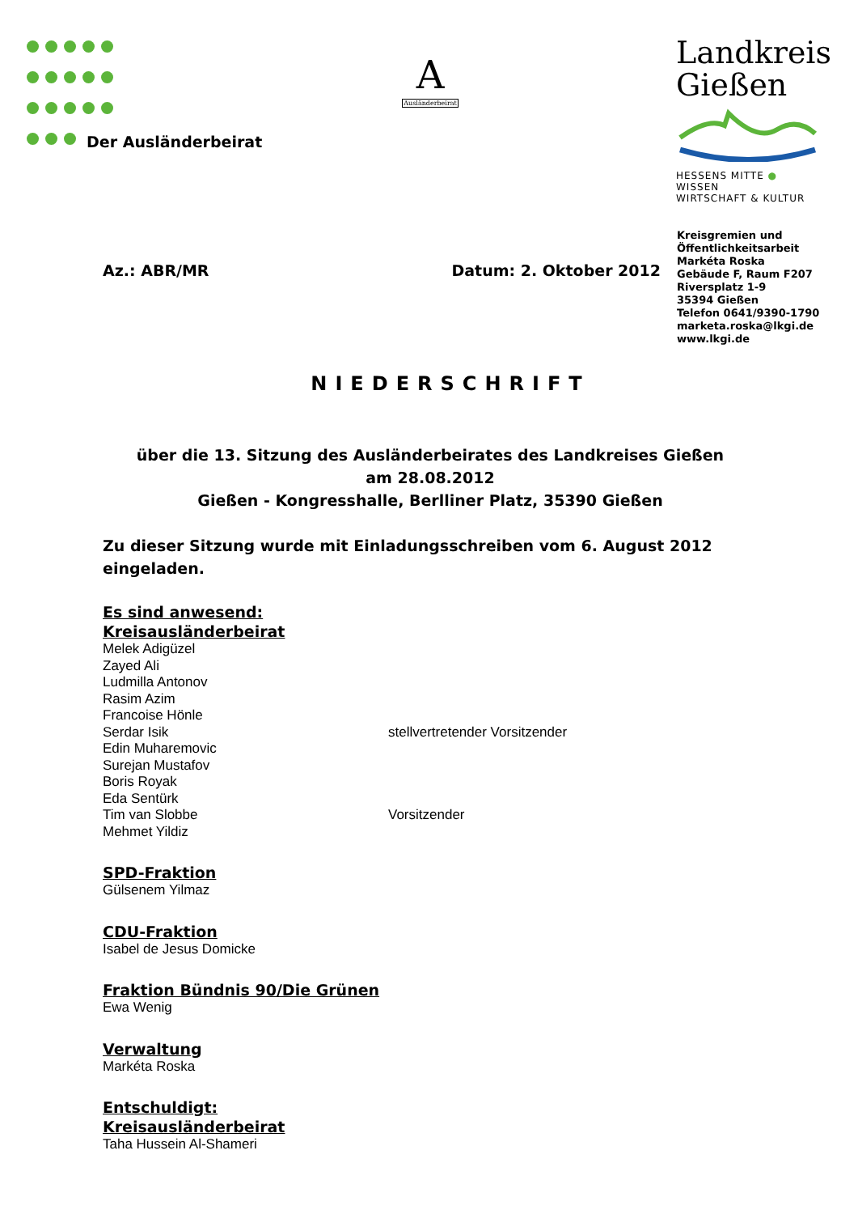Der Ausländerbeirat
A
Ausländerbeirat
Landkreis
Gießen
HESSENS MITTE ● WISSEN
WIRTSCHAFT & KULTUR
Kreisgremien und
Öffentlichkeitsarbeit
Markéta Roska
Gebäude F, Raum F207
Riversplatz 1-9
35394 Gießen
Telefon 0641/9390-1790
marketa.roska@lkgi.de
www.lkgi.de
Az.: ABR/MR Datum: 2. Oktober 2012
NIEDERSCHRIFT
über die 13. Sitzung des Ausländerbeirates des Landkreises Gießen
am 28.08.2012
Gießen - Kongresshalle, Berlliner Platz, 35390 Gießen
Zu dieser Sitzung wurde mit Einladungsschreiben vom 6. August 2012 eingeladen.
Es sind anwesend:
Kreisausländerbeirat
Melek Adigüzel
Zayed Ali
Ludmilla Antonov
Rasim Azim
Francoise Hönle
Serdar Isik stellvertretender Vorsitzender
Edin Muharemovic
Surejan Mustafov
Boris Royak
Eda Sentürk
Tim van Slobbe Vorsitzender
Mehmet Yildiz
SPD-Fraktion
Gülsenem Yilmaz
CDU-Fraktion
Isabel de Jesus Domicke
Fraktion Bündnis 90/Die Grünen
Ewa Wenig
Verwaltung
Markéta Roska
Entschuldigt:
Kreisausländerbeirat
Taha Hussein Al-Shameri